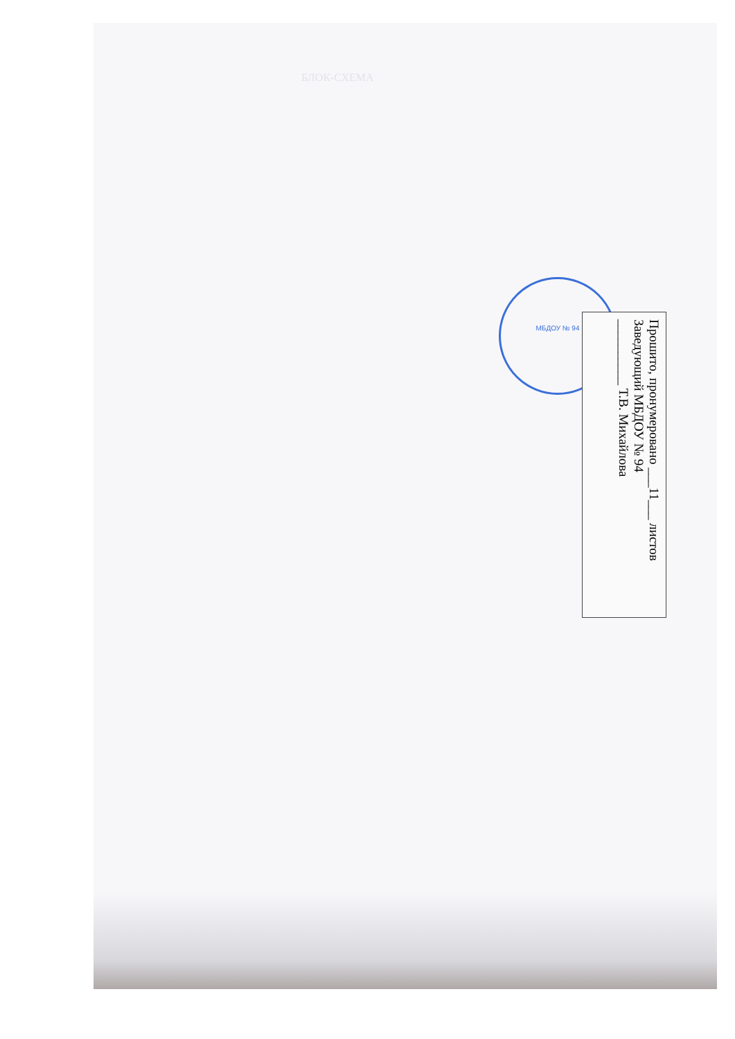БЛОК-СХЕМА
МБДОУ № 94
Прошито, пронумеровано ___11___ листов
Заведующий МБДОУ № 94
__________ Т.В. Михайлова